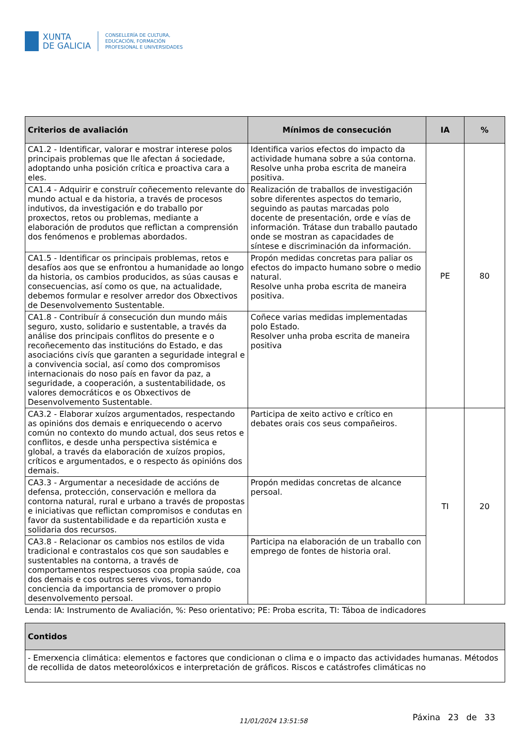XUNTA
DE GALICIA
CONSELLERÍA DE CULTURA,
EDUCACIÓN, FORMACIÓN
PROFESIONAL E UNIVERSIDADES
| Criterios de avaliación | Mínimos de consecución | IA | % |
| --- | --- | --- | --- |
| CA1.2 - Identificar, valorar e mostrar interese polos principais problemas que lle afectan á sociedade, adoptando unha posición crítica e proactiva cara a eles. | Identifica varios efectos do impacto da actividade humana sobre a súa contorna. Resolve unha proba escrita de maneira positiva. | PE | 80 |
| CA1.4 - Adquirir e construír coñecemento relevante do mundo actual e da historia, a través de procesos indutivos, da investigación e do traballo por proxectos, retos ou problemas, mediante a elaboración de produtos que reflictan a comprensión dos fenómenos e problemas abordados. | Realización de traballos de investigación sobre diferentes aspectos do temario, seguindo as pautas marcadas polo docente de presentación, orde e vías de información. Trátase dun traballo pautado onde se mostran as capacidades de síntese e discriminación da información. | | |
| CA1.5 - Identificar os principais problemas, retos e desafíos aos que se enfrontou a humanidade ao longo da historia, os cambios producidos, as súas causas e consecuencias, así como os que, na actualidade, debemos formular e resolver arredor dos Obxectivos de Desenvolvemento Sustentable. | Propón medidas concretas para paliar os efectos do impacto humano sobre o medio natural. Resolve unha proba escrita de maneira positiva. | | |
| CA1.8 - Contribuír á consecución dun mundo máis seguro, xusto, solidario e sustentable, a través da análise dos principais conflitos do presente e o recoñecemento das institucións do Estado, e das asociacións civís que garanten a seguridade integral e a convivencia social, así como dos compromisos internacionais do noso país en favor da paz, a seguridade, a cooperación, a sustentabilidade, os valores democráticos e os Obxectivos de Desenvolvemento Sustentable. | Coñece varias medidas implementadas polo Estado. Resolver unha proba escrita de maneira positiva | | |
| CA3.2 - Elaborar xuízos argumentados, respectando as opinións dos demais e enriquecendo o acervo común no contexto do mundo actual, dos seus retos e conflitos, e desde unha perspectiva sistémica e global, a través da elaboración de xuízos propios, críticos e argumentados, e o respecto ás opinións dos demais. | Participa de xeito activo e crítico en debates orais cos seus compañeiros. | TI | 20 |
| CA3.3 - Argumentar a necesidade de accións de defensa, protección, conservación e mellora da contorna natural, rural e urbano a través de propostas e iniciativas que reflictan compromisos e condutas en favor da sustentabilidade e da repartición xusta e solidaria dos recursos. | Propón medidas concretas de alcance persoal. | | |
| CA3.8 - Relacionar os cambios nos estilos de vida tradicional e contrastalos cos que son saudables e sustentables na contorna, a través de comportamentos respectuosos coa propia saúde, coa dos demais e cos outros seres vivos, tomando conciencia da importancia de promover o propio desenvolvemento persoal. | Participa na elaboración de un traballo con emprego de fontes de historia oral. | | |
Lenda: IA: Instrumento de Avaliación, %: Peso orientativo; PE: Proba escrita, TI: Táboa de indicadores
| Contidos |
| --- |
| - Emerxencia climática: elementos e factores que condicionan o clima e o impacto das actividades humanas. Métodos de recollida de datos meteorolóxicos e interpretación de gráficos. Riscos e catástrofes climáticas no |
11/01/2024 13:51:58
Páxina 23 de 33